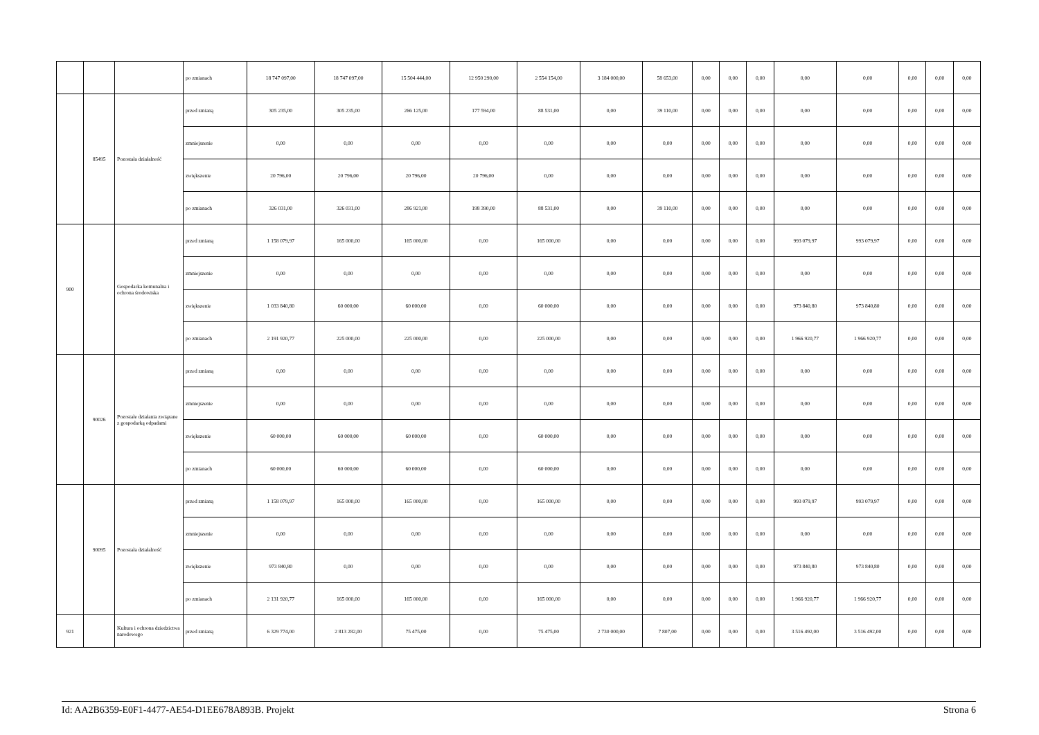| | | | po zmianach | 18 747 097,00 | 18 747 097,00 | 15 504 444,00 | 12 950 290,00 | 2 554 154,00 | 3 184 000,00 | 58 653,00 | 0,00 | 0,00 | 0,00 | 0,00 | 0,00 | 0,00 | 0,00 | 0,00 |
| | 85495 | Pozostała działalność | przed zmianą | 305 235,00 | 305 235,00 | 266 125,00 | 177 594,00 | 88 531,00 | 0,00 | 39 110,00 | 0,00 | 0,00 | 0,00 | 0,00 | 0,00 | 0,00 | 0,00 | 0,00 |
| | | | zmniejszenie | 0,00 | 0,00 | 0,00 | 0,00 | 0,00 | 0,00 | 0,00 | 0,00 | 0,00 | 0,00 | 0,00 | 0,00 | 0,00 | 0,00 | 0,00 |
| | | | zwiększenie | 20 796,00 | 20 796,00 | 20 796,00 | 20 796,00 | 0,00 | 0,00 | 0,00 | 0,00 | 0,00 | 0,00 | 0,00 | 0,00 | 0,00 | 0,00 | 0,00 |
| | | | po zmianach | 326 031,00 | 326 031,00 | 286 921,00 | 198 390,00 | 88 531,00 | 0,00 | 39 110,00 | 0,00 | 0,00 | 0,00 | 0,00 | 0,00 | 0,00 | 0,00 | 0,00 |
| 900 | | Gospodarka komunalna i ochrona środowiska | przed zmianą | 1 158 079,97 | 165 000,00 | 165 000,00 | 0,00 | 165 000,00 | 0,00 | 0,00 | 0,00 | 0,00 | 0,00 | 993 079,97 | 993 079,97 | 0,00 | 0,00 | 0,00 |
| | | | zmniejszenie | 0,00 | 0,00 | 0,00 | 0,00 | 0,00 | 0,00 | 0,00 | 0,00 | 0,00 | 0,00 | 0,00 | 0,00 | 0,00 | 0,00 | 0,00 |
| | | | zwiększenie | 1 033 840,80 | 60 000,00 | 60 000,00 | 0,00 | 60 000,00 | 0,00 | 0,00 | 0,00 | 0,00 | 0,00 | 973 840,80 | 973 840,80 | 0,00 | 0,00 | 0,00 |
| | | | po zmianach | 2 191 920,77 | 225 000,00 | 225 000,00 | 0,00 | 225 000,00 | 0,00 | 0,00 | 0,00 | 0,00 | 0,00 | 1 966 920,77 | 1 966 920,77 | 0,00 | 0,00 | 0,00 |
| | 90026 | Pozostałe działania związane z gospodarką odpadami | przed zmianą | 0,00 | 0,00 | 0,00 | 0,00 | 0,00 | 0,00 | 0,00 | 0,00 | 0,00 | 0,00 | 0,00 | 0,00 | 0,00 | 0,00 | 0,00 |
| | | | zmniejszenie | 0,00 | 0,00 | 0,00 | 0,00 | 0,00 | 0,00 | 0,00 | 0,00 | 0,00 | 0,00 | 0,00 | 0,00 | 0,00 | 0,00 | 0,00 |
| | | | zwiększenie | 60 000,00 | 60 000,00 | 60 000,00 | 0,00 | 60 000,00 | 0,00 | 0,00 | 0,00 | 0,00 | 0,00 | 0,00 | 0,00 | 0,00 | 0,00 | 0,00 |
| | | | po zmianach | 60 000,00 | 60 000,00 | 60 000,00 | 0,00 | 60 000,00 | 0,00 | 0,00 | 0,00 | 0,00 | 0,00 | 0,00 | 0,00 | 0,00 | 0,00 | 0,00 |
| | 90095 | Pozostała działalność | przed zmianą | 1 158 079,97 | 165 000,00 | 165 000,00 | 0,00 | 165 000,00 | 0,00 | 0,00 | 0,00 | 0,00 | 0,00 | 993 079,97 | 993 079,97 | 0,00 | 0,00 | 0,00 |
| | | | zmniejszenie | 0,00 | 0,00 | 0,00 | 0,00 | 0,00 | 0,00 | 0,00 | 0,00 | 0,00 | 0,00 | 0,00 | 0,00 | 0,00 | 0,00 | 0,00 |
| | | | zwiększenie | 973 840,80 | 0,00 | 0,00 | 0,00 | 0,00 | 0,00 | 0,00 | 0,00 | 0,00 | 0,00 | 973 840,80 | 973 840,80 | 0,00 | 0,00 | 0,00 |
| | | | po zmianach | 2 131 920,77 | 165 000,00 | 165 000,00 | 0,00 | 165 000,00 | 0,00 | 0,00 | 0,00 | 0,00 | 0,00 | 1 966 920,77 | 1 966 920,77 | 0,00 | 0,00 | 0,00 |
| 921 | | Kultura i ochrona dziedzictwa narodowego | przed zmianą | 6 329 774,00 | 2 813 282,00 | 75 475,00 | 0,00 | 75 475,00 | 2 730 000,00 | 7 807,00 | 0,00 | 0,00 | 0,00 | 3 516 492,00 | 3 516 492,00 | 0,00 | 0,00 | 0,00 |
Id: AA2B6359-E0F1-4477-AE54-D1EE678A893B. Projekt Strona 6